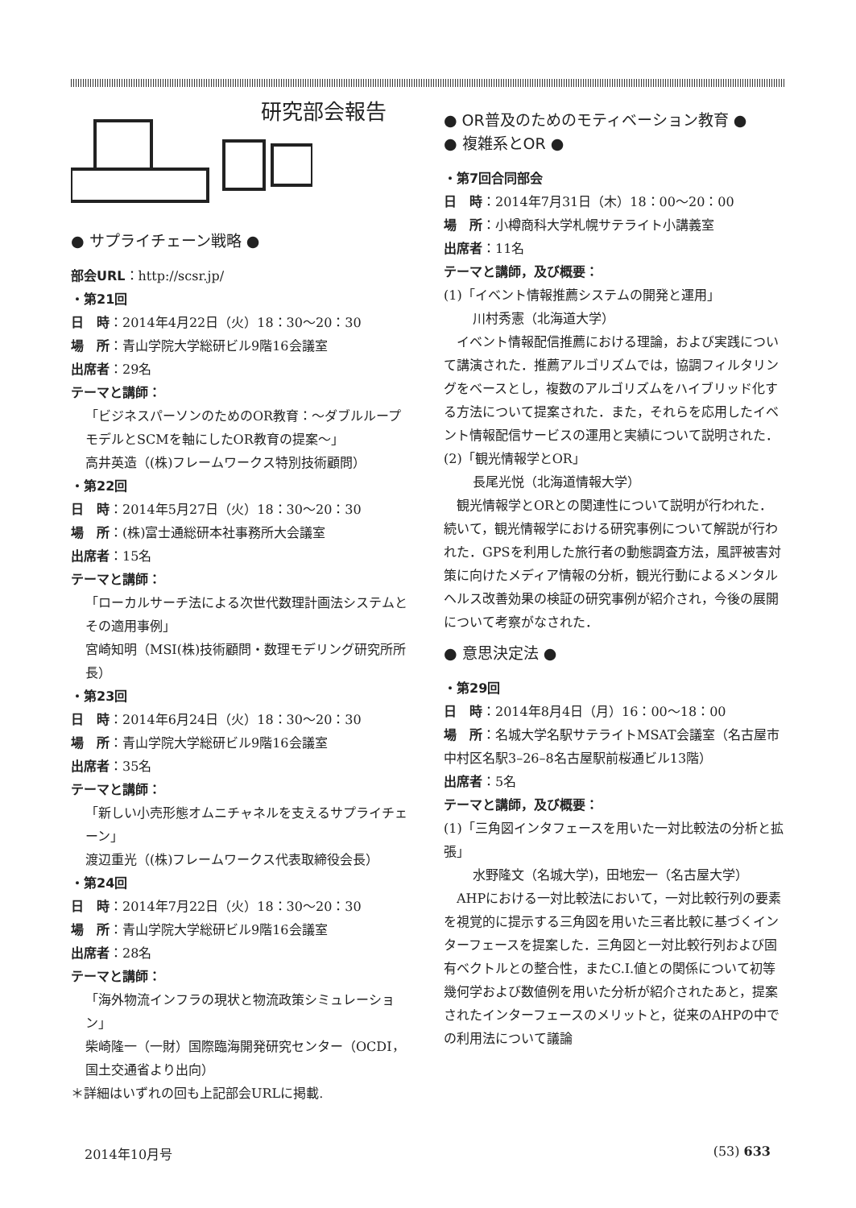研究部会報告
● サプライチェーン戦略 ●
部会URL：http://scsr.jp/
・第21回
日　時：2014年4月22日（火）18：30～20：30
場　所：青山学院大学総研ビル9階16会議室
出席者：29名
テーマと講師：
「ビジネスパーソンのためのOR教育：～ダブルループモデルとSCMを軸にしたOR教育の提案～」
高井英造（(株)フレームワークス特別技術顧問）
・第22回
日　時：2014年5月27日（火）18：30～20：30
場　所：(株)富士通総研本社事務所大会議室
出席者：15名
テーマと講師：
「ローカルサーチ法による次世代数理計画法システムとその適用事例」
宮崎知明（MSI(株)技術顧問・数理モデリング研究所所長）
・第23回
日　時：2014年6月24日（火）18：30～20：30
場　所：青山学院大学総研ビル9階16会議室
出席者：35名
テーマと講師：
「新しい小売形態オムニチャネルを支えるサプライチェーン」
渡辺重光（(株)フレームワークス代表取締役会長）
・第24回
日　時：2014年7月22日（火）18：30～20：30
場　所：青山学院大学総研ビル9階16会議室
出席者：28名
テーマと講師：
「海外物流インフラの現状と物流政策シミュレーション」
柴崎隆一（一財）国際臨海開発研究センター（OCDI，国土交通省より出向）
＊詳細はいずれの回も上記部会URLに掲載.
● OR普及のためのモティベーション教育 ●
● 複雑系とOR ●
・第7回合同部会
日　時：2014年7月31日（木）18：00～20：00
場　所：小樽商科大学札幌サテライト小講義室
出席者：11名
テーマと講師，及び概要：
(1)「イベント情報推薦システムの開発と運用」
川村秀憲（北海道大学）
イベント情報配信推薦における理論，および実践について講演された．推薦アルゴリズムでは，協調フィルタリングをベースとし，複数のアルゴリズムをハイブリッド化する方法について提案された．また，それらを応用したイベント情報配信サービスの運用と実績について説明された．
(2)「観光情報学とOR」
長尾光悦（北海道情報大学）
観光情報学とORとの関連性について説明が行われた．続いて，観光情報学における研究事例について解説が行われた．GPSを利用した旅行者の動態調査方法，風評被害対策に向けたメディア情報の分析，観光行動によるメンタルヘルス改善効果の検証の研究事例が紹介され，今後の展開について考察がなされた．
● 意思決定法 ●
・第29回
日　時：2014年8月4日（月）16：00～18：00
場　所：名城大学名駅サテライトMSAT会議室（名古屋市中村区名駅3–26–8名古屋駅前桜通ビル13階）
出席者：5名
テーマと講師，及び概要：
(1)「三角図インタフェースを用いた一対比較法の分析と拡張」
水野隆文（名城大学)，田地宏一（名古屋大学）
AHPにおける一対比較法において，一対比較行列の要素を視覚的に提示する三角図を用いた三者比較に基づくインターフェースを提案した．三角図と一対比較行列および固有ベクトルとの整合性，またC.I.値との関係について初等幾何学および数値例を用いた分析が紹介されたあと，提案されたインターフェースのメリットと，従来のAHPの中での利用法について議論
2014年10月号 (53) 633